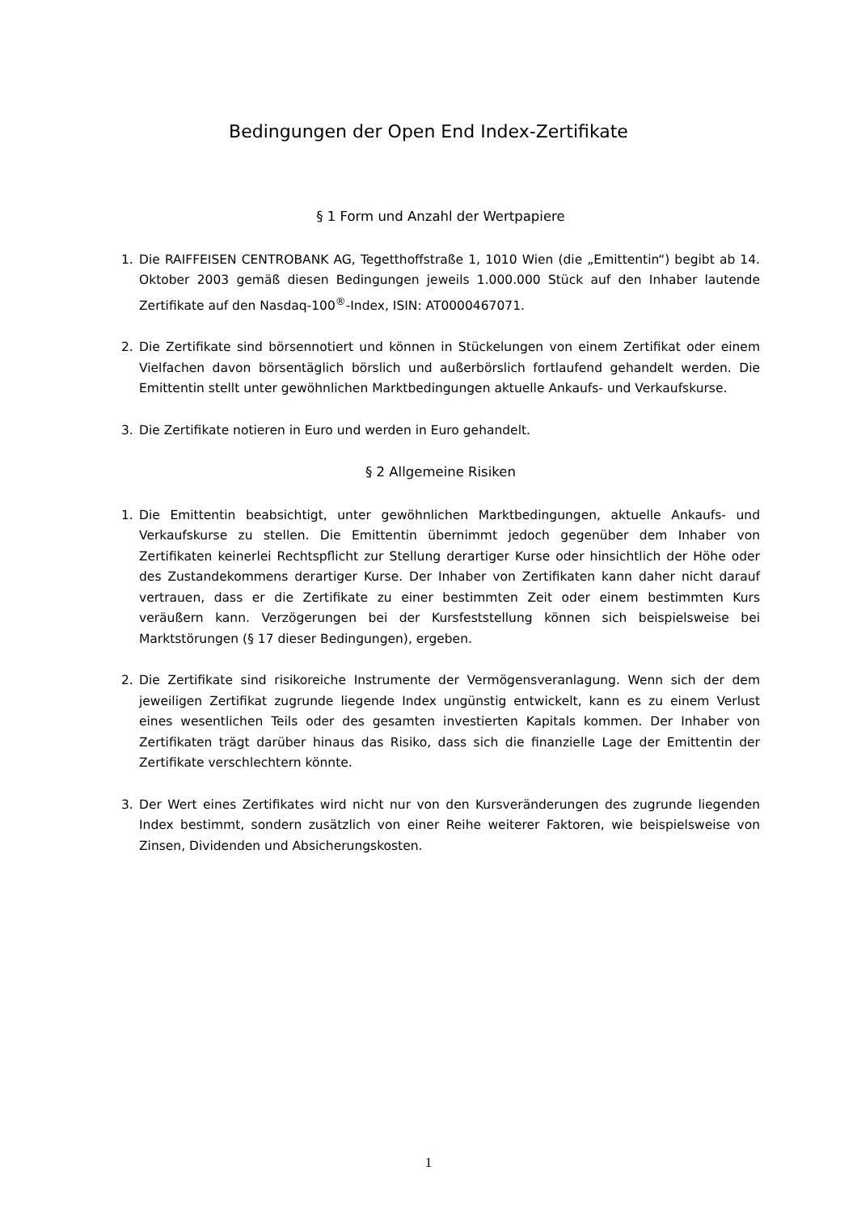Bedingungen der Open End Index-Zertifikate
§ 1 Form und Anzahl der Wertpapiere
1. Die RAIFFEISEN CENTROBANK AG, Tegetthoffstraße 1, 1010 Wien (die „Emittentin“) begibt ab 14. Oktober 2003 gemäß diesen Bedingungen jeweils 1.000.000 Stück auf den Inhaber lautende Zertifikate auf den Nasdaq-100<sup>®</sup>-Index, ISIN: AT0000467071.
2. Die Zertifikate sind börsennotiert und können in Stückelungen von einem Zertifikat oder einem Vielfachen davon börsentäglich börslich und außerbörslich fortlaufend gehandelt werden. Die Emittentin stellt unter gewöhnlichen Marktbedingungen aktuelle Ankaufs- und Verkaufskurse.
3. Die Zertifikate notieren in Euro und werden in Euro gehandelt.
§ 2 Allgemeine Risiken
1. Die Emittentin beabsichtigt, unter gewöhnlichen Marktbedingungen, aktuelle Ankaufs- und Verkaufskurse zu stellen. Die Emittentin übernimmt jedoch gegenüber dem Inhaber von Zertifikaten keinerlei Rechtspflicht zur Stellung derartiger Kurse oder hinsichtlich der Höhe oder des Zustandekommens derartiger Kurse. Der Inhaber von Zertifikaten kann daher nicht darauf vertrauen, dass er die Zertifikate zu einer bestimmten Zeit oder einem bestimmten Kurs veräußern kann. Verzögerungen bei der Kursfeststellung können sich beispielsweise bei Marktstörungen (§ 17 dieser Bedingungen), ergeben.
2. Die Zertifikate sind risikoreiche Instrumente der Vermögensveranlagung. Wenn sich der dem jeweiligen Zertifikat zugrunde liegende Index ungünstig entwickelt, kann es zu einem Verlust eines wesentlichen Teils oder des gesamten investierten Kapitals kommen. Der Inhaber von Zertifikaten trägt darüber hinaus das Risiko, dass sich die finanzielle Lage der Emittentin der Zertifikate verschlechtern könnte.
3. Der Wert eines Zertifikates wird nicht nur von den Kursveränderungen des zugrunde liegenden Index bestimmt, sondern zusätzlich von einer Reihe weiterer Faktoren, wie beispielsweise von Zinsen, Dividenden und Absicherungskosten.
1